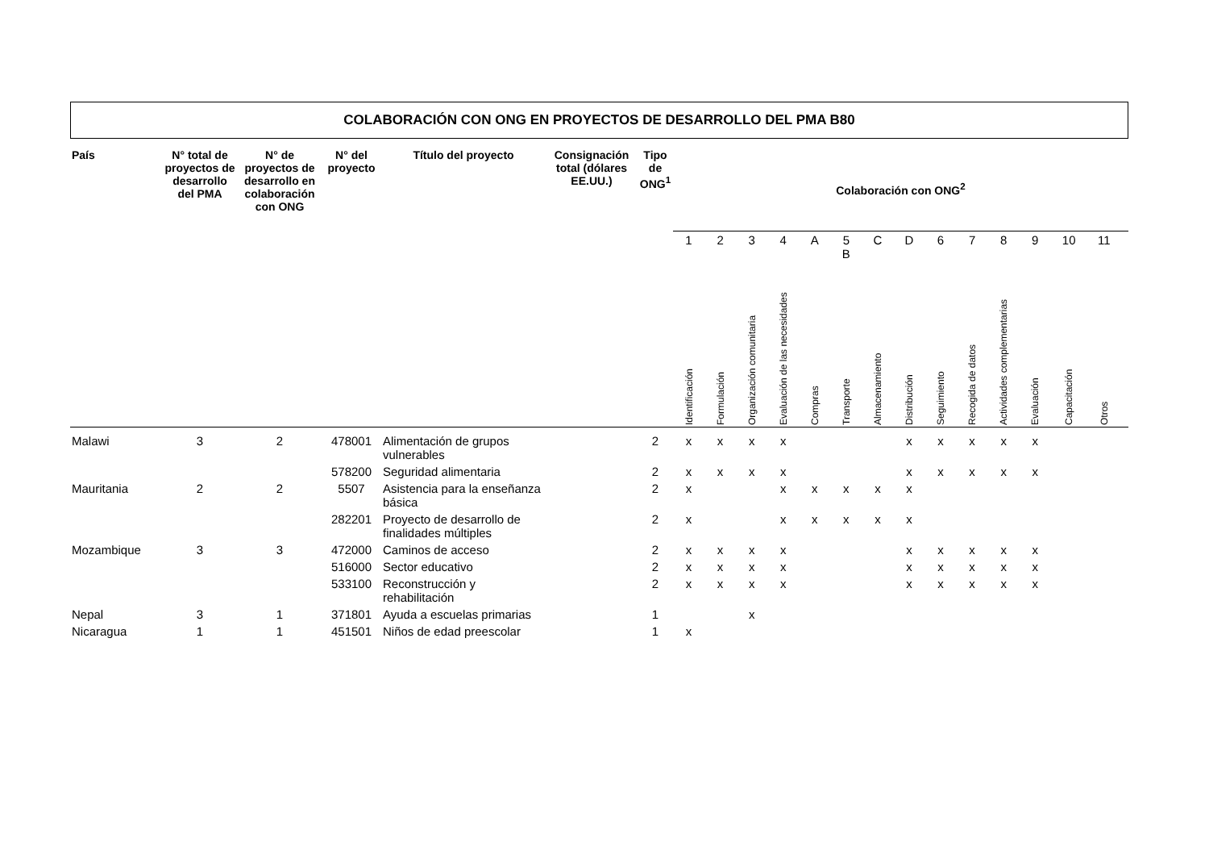COLABORACIÓN CON ONG EN PROYECTOS DE DESARROLLO DEL PMA B80
| País | N° total de proyectos de desarrollo del PMA | N° de proyectos de desarrollo en colaboración con ONG | N° del proyecto | Título del proyecto | Consignación total (dólares EE.UU.) | Tipo de ONG<sup>1</sup> | Colaboración con ONG<sup>2</sup> | | | | | | | | | | | | | | |
| --- | --- | --- | --- | --- | --- | --- | --- | --- | --- | --- | --- | --- | --- | --- | --- | --- | --- | --- | --- | --- | --- |
| | | | | | | | 1 | 2 | 3 | 4 | A | 5 B | C | D | 6 | 7 | 8 | 9 | 10 | 11 | |
| | | | | | | | Identificación | Formulación | Organización comunitaria | Evaluación de las necesidades | Compras | Transporte | Almacenamiento | Distribución | Seguimiento | Recogida de datos | Actividades complementarias | Evaluación | Capacitación | Otros | |
| Malawi | 3 | 2 | 478001 | Alimentación de grupos vulnerables | | 2 | x | x | x | x | | | | x | x | x | x | x | | | |
| | | | 578200 | Seguridad alimentaria | | 2 | x | x | x | x | | | | x | x | x | x | x | | | |
| Mauritania | 2 | 2 | 5507 | Asistencia para la enseñanza básica | | 2 | x | | | x | x | x | x | x | | | | | | | |
| | | | 282201 | Proyecto de desarrollo de finalidades múltiples | | 2 | x | | | x | x | x | x | x | | | | | | | |
| Mozambique | 3 | 3 | 472000 | Caminos de acceso | | 2 | x | x | x | x | | | | x | x | x | x | x | | | |
| | | | 516000 | Sector educativo | | 2 | x | x | x | x | | | | x | x | x | x | x | | | |
| | | | 533100 | Reconstrucción y rehabilitación | | 2 | x | x | x | x | | | | x | x | x | x | x | | | |
| Nepal | 3 | 1 | 371801 | Ayuda a escuelas primarias | | 1 | | | x | | | | | | | | | | | | |
| Nicaragua | 1 | 1 | 451501 | Niños de edad preescolar | | 1 | x | | | | | | | | | | | | | | |